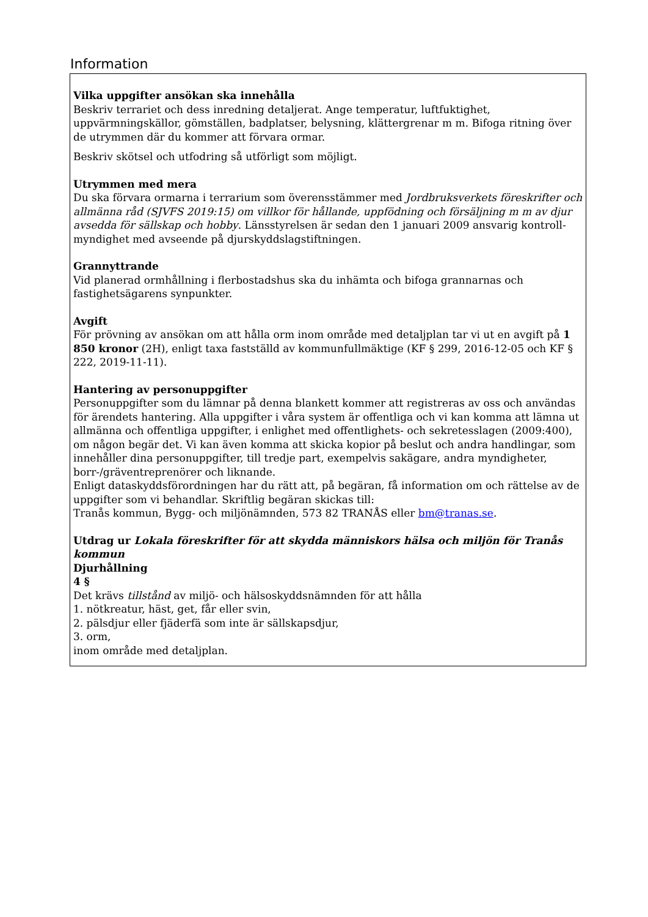Information
Vilka uppgifter ansökan ska innehålla
Beskriv terrariet och dess inredning detaljerat. Ange temperatur, luftfuktighet, uppvärmningskällor, gömställen, badplatser, belysning, klättergrenar m m. Bifoga ritning över de utrymmen där du kommer att förvara ormar.
Beskriv skötsel och utfodring så utförligt som möjligt.
Utrymmen med mera
Du ska förvara ormarna i terrarium som överensstämmer med Jordbruksverkets föreskrifter och allmänna råd (SJVFS 2019:15) om villkor för hållande, uppfödning och försäljning m m av djur avsedda för sällskap och hobby. Länsstyrelsen är sedan den 1 januari 2009 ansvarig kontroll-myndighet med avseende på djurskyddslagstiftningen.
Grannyttrande
Vid planerad ormhållning i flerbostadshus ska du inhämta och bifoga grannarnas och fastighetsägarens synpunkter.
Avgift
För prövning av ansökan om att hålla orm inom område med detaljplan tar vi ut en avgift på 1 850 kronor (2H), enligt taxa fastställd av kommunfullmäktige (KF § 299, 2016-12-05 och KF § 222, 2019-11-11).
Hantering av personuppgifter
Personuppgifter som du lämnar på denna blankett kommer att registreras av oss och användas för ärendets hantering. Alla uppgifter i våra system är offentliga och vi kan komma att lämna ut allmänna och offentliga uppgifter, i enlighet med offentlighets- och sekretesslagen (2009:400), om någon begär det. Vi kan även komma att skicka kopior på beslut och andra handlingar, som innehåller dina personuppgifter, till tredje part, exempelvis sakägare, andra myndigheter, borr-/gräventreprenörer och liknande.
Enligt dataskyddsförordningen har du rätt att, på begäran, få information om och rättelse av de uppgifter som vi behandlar. Skriftlig begäran skickas till:
Tranås kommun, Bygg- och miljönämnden, 573 82 TRANÅS eller bm@tranas.se.
Utdrag ur Lokala föreskrifter för att skydda människors hälsa och miljön för Tranås kommun
Djurhållning
4 §
Det krävs tillstånd av miljö- och hälsoskyddsnämnden för att hålla
1. nötkreatur, häst, get, får eller svin,
2. pälsdjur eller fjäderfä som inte är sällskapsdjur,
3. orm,
inom område med detaljplan.